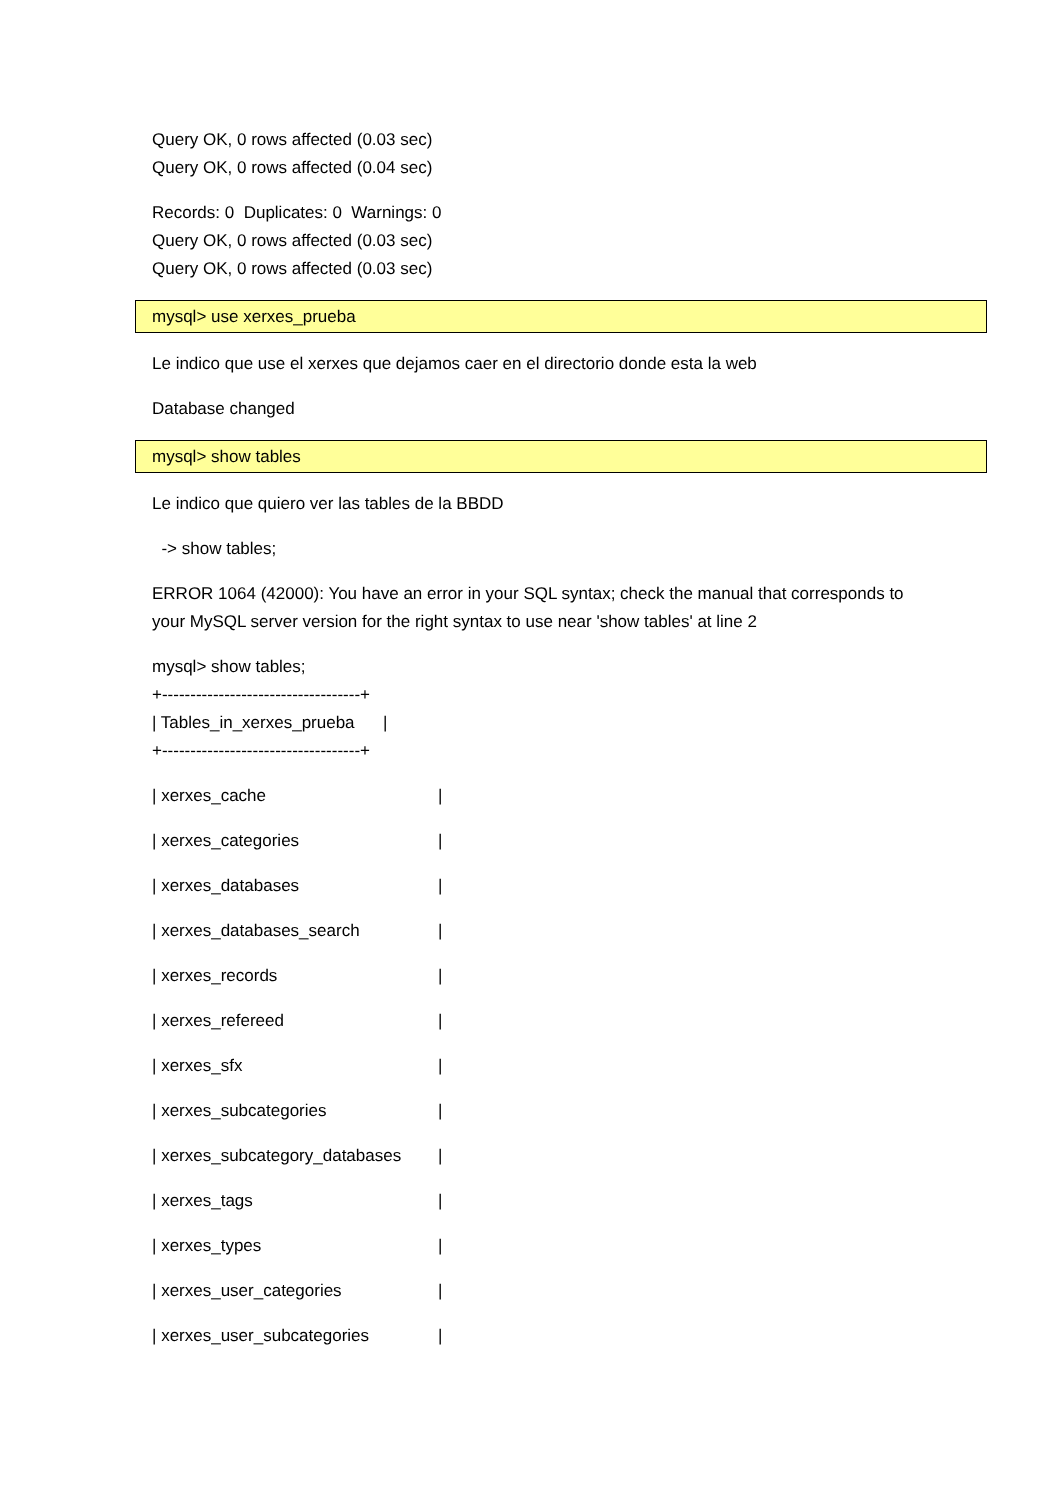Query OK, 0 rows affected (0.03 sec)
Query OK, 0 rows affected (0.04 sec)
Records: 0 Duplicates: 0 Warnings: 0
Query OK, 0 rows affected (0.03 sec)
Query OK, 0 rows affected (0.03 sec)
mysql> use xerxes_prueba
Le indico que use el xerxes que dejamos caer en el directorio donde esta la web
Database changed
mysql> show tables
Le indico que quiero ver las tables de la BBDD
-> show tables;
ERROR 1064 (42000): You have an error in your SQL syntax; check the manual that corresponds to your MySQL server version for the right syntax to use near 'show tables' at line 2
mysql> show tables;
+-----------------------------------+
| Tables_in_xerxes_prueba |
+-----------------------------------+
| xerxes_cache |
| xerxes_categories |
| xerxes_databases |
| xerxes_databases_search |
| xerxes_records |
| xerxes_refereed |
| xerxes_sfx |
| xerxes_subcategories |
| xerxes_subcategory_databases |
| xerxes_tags |
| xerxes_types |
| xerxes_user_categories |
| xerxes_user_subcategories |